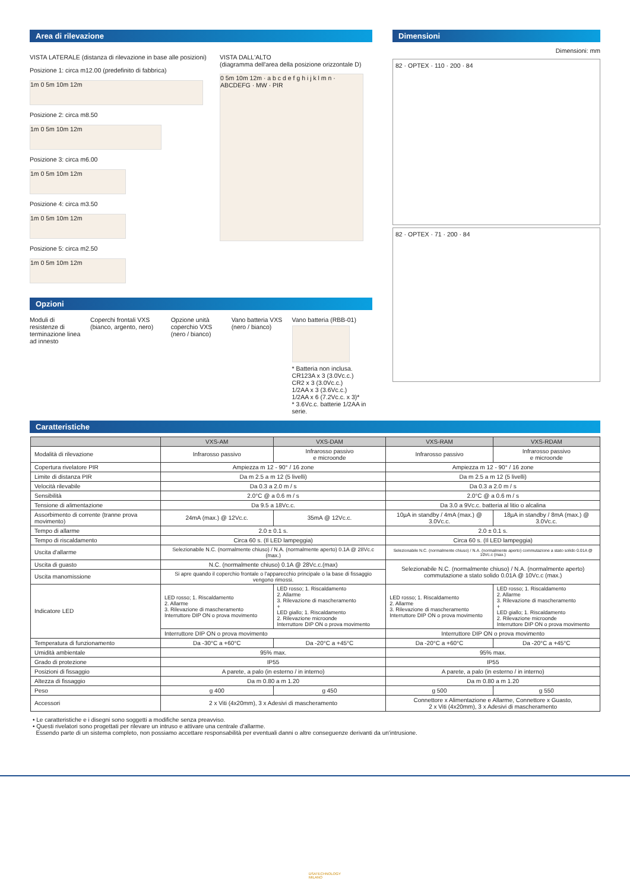Area di rilevazione
VISTA LATERALE (distanza di rilevazione in base alle posizioni)
Posizione 1: circa m12.00 (predefinito di fabbrica)
1m 0 5m 10m 12m
Posizione 2: circa m8.50
1m 0 5m 10m 12m
Posizione 3: circa m6.00
1m 0 5m 10m 12m
Posizione 4: circa m3.50
1m 0 5m 10m 12m
Posizione 5: circa m2.50
1m 0 5m 10m 12m
VISTA DALL'ALTO
(diagramma dell'area della posizione orizzontale D)
0 5m 10m 12m · a b c d e f g h i j k l m n · ABCDEFG · MW · PIR
Opzioni
Moduli di resistenze di terminazione linea ad innesto
Coperchi frontali VXS (bianco, argento, nero)
Opzione unità coperchio VXS (nero / bianco)
Vano batteria VXS (nero / bianco)
Vano batteria (RBB-01)
* Batteria non inclusa.
CR123A x 3 (3.0Vc.c.)
CR2 x 3 (3.0Vc.c.)
1/2AA x 3 (3.6Vc.c.)
1/2AA x 6 (7.2Vc.c. x 3)*
* 3.6Vc.c. batterie 1/2AA in serie.
Dimensioni
Dimensioni: mm
82 · OPTEX · 110 · 200 · 84
82 · OPTEX · 71 · 200 · 84
Caratteristiche
| | VXS-AM | VXS-DAM | VXS-RAM | VXS-RDAM |
| --- | --- | --- | --- | --- |
| Modalità di rilevazione | Infrarosso passivo | Infrarosso passivo e microonde | Infrarosso passivo | Infrarosso passivo e microonde |
| Copertura rivelatore PIR | Ampiezza m 12 - 90° / 16 zone | | Ampiezza m 12 - 90° / 16 zone | |
| Limite di distanza PIR | Da m 2.5 a m 12 (5 livelli) | | Da m 2.5 a m 12 (5 livelli) | |
| Velocità rilevabile | Da 0.3 a 2.0 m / s | | Da 0.3 a 2.0 m / s | |
| Sensibilità | 2.0°C @ a 0.6 m / s | | 2.0°C @ a 0.6 m / s | |
| Tensione di alimentazione | Da 9.5 a 18Vc.c. | | Da 3.0 a 9Vc.c. batteria al litio o alcalina | |
| Assorbimento di corrente (tranne prova movimento) | 24mA (max.) @ 12Vc.c. | 35mA @ 12Vc.c. | 10µA in standby / 4mA (max.) @ 3.0Vc.c. | 18µA in standby / 8mA (max.) @ 3.0Vc.c. |
| Tempo di allarme | 2.0 ± 0.1 s. | | 2.0 ± 0.1 s. | |
| Tempo di riscaldamento | Circa 60 s. (Il LED lampeggia) | | Circa 60 s. (Il LED lampeggia) | |
| Uscita d'allarme | Selezionabile N.C. (normalmente chiuso) / N.A. (normalmente aperto) 0.1A @ 28Vc.c (max.) | | Selezionabile N.C. (normalmente chiuso) / N.A. (normalmente aperto) commutazione a stato solido 0.01A @ 10Vc.c (max.) | |
| Uscita di guasto | N.C. (normalmente chiuso) 0.1A @ 28Vc.c.(max) | | Selezionabile N.C. (normalmente chiuso) / N.A. (normalmente aperto) commutazione a stato solido 0.01A @ 10Vc.c (max.) | |
| Uscita manomissione | Si apre quando il coperchio frontale o l'apparecchio principale o la base di fissaggio vengono rimossi. | | | |
| Indicatore LED | LED rosso; 1. Riscaldamento 2. Allarme 3. Rilevazione di mascheramento Interruttore DIP ON o prova movimento | LED rosso; 1. Riscaldamento 2. Allarme 3. Rilevazione di mascheramento + LED giallo; 1. Riscaldamento 2. Rilevazione microonde Interruttore DIP ON o prova movimento | LED rosso; 1. Riscaldamento 2. Allarme 3. Rilevazione di mascheramento Interruttore DIP ON o prova movimento | LED rosso; 1. Riscaldamento 2. Allarme 3. Rilevazione di mascheramento + LED giallo; 1. Riscaldamento 2. Rilevazione microonde Interruttore DIP ON o prova movimento |
| | Interruttore DIP ON o prova movimento | | Interruttore DIP ON o prova movimento | |
| Temperatura di funzionamento | Da -30°C a +60°C | Da -20°C a +45°C | Da -20°C a +60°C | Da -20°C a +45°C |
| Umidità ambientale | 95% max. | | 95% max. | |
| Grado di protezione | IP55 | | IP55 | |
| Posizioni di fissaggio | A parete, a palo (in esterno / in interno) | | A parete, a palo (in esterno / in interno) | |
| Altezza di fissaggio | Da m 0.80 a m 1.20 | | Da m 0.80 a m 1.20 | |
| Peso | g 400 | g 450 | g 500 | g 550 |
| Accessori | 2 x Viti (4x20mm), 3 x Adesivi di mascheramento | | Connettore x Alimentazione e Allarme, Connettore x Guasto, 2 x Viti (4x20mm), 3 x Adesivi di mascheramento | |
• Le caratteristiche e i disegni sono soggetti a modifiche senza preavviso.
• Questi rivelatori sono progettati per rilevare un intruso e attivare una centrale d'allarme.
Essendo parte di un sistema completo, non possiamo accettare responsabilità per eventuali danni o altre conseguenze derivanti da un'intrusione.
DSATECHNOLOGY
MILANO